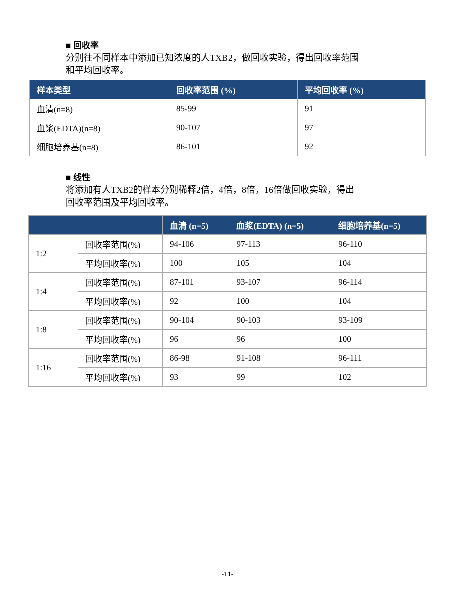■ 回收率
分别往不同样本中添加已知浓度的人TXB2，做回收实验，得出回收率范围
和平均回收率。
| 样本类型 | 回收率范围 (%) | 平均回收率 (%) |
| --- | --- | --- |
| 血清(n=8) | 85-99 | 91 |
| 血浆(EDTA)(n=8) | 90-107 | 97 |
| 细胞培养基(n=8) | 86-101 | 92 |
■ 线性
将添加有人TXB2的样本分别稀释2倍，4倍，8倍，16倍做回收实验，得出
回收率范围及平均回收率。
| | | 血清 (n=5) | 血浆(EDTA) (n=5) | 细胞培养基(n=5) |
| --- | --- | --- | --- | --- |
| 1:2 | 回收率范围(%) | 94-106 | 97-113 | 96-110 |
| | 平均回收率(%) | 100 | 105 | 104 |
| 1:4 | 回收率范围(%) | 87-101 | 93-107 | 96-114 |
| | 平均回收率(%) | 92 | 100 | 104 |
| 1:8 | 回收率范围(%) | 90-104 | 90-103 | 93-109 |
| | 平均回收率(%) | 96 | 96 | 100 |
| 1:16 | 回收率范围(%) | 86-98 | 91-108 | 96-111 |
| | 平均回收率(%) | 93 | 99 | 102 |
-11-